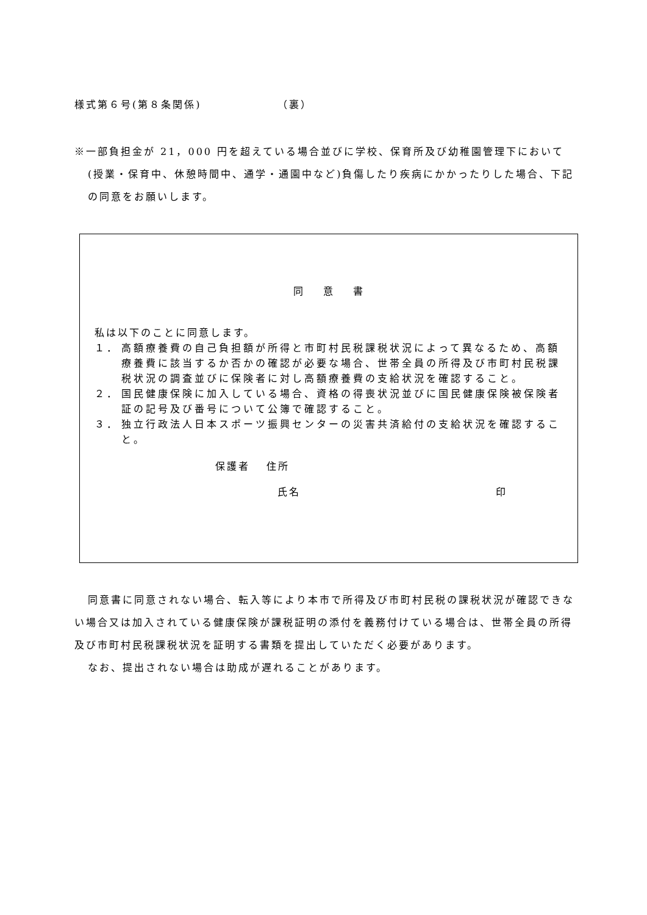様式第６号(第８条関係)　　　　　　　（裏）
※一部負担金が 21，000 円を超えている場合並びに学校、保育所及び幼稚園管理下において(授業・保育中、休憩時間中、通学・通園中など)負傷したり疾病にかかったりした場合、下記の同意をお願いします。
同 意 書
私は以下のことに同意します。
１． 高額療養費の自己負担額が所得と市町村民税課税状況によって異なるため、高額療養費に該当するか否かの確認が必要な場合、世帯全員の所得及び市町村民税課税状況の調査並びに保険者に対し高額療養費の支給状況を確認すること。
２． 国民健康保険に加入している場合、資格の得喪状況並びに国民健康保険被保険者証の記号及び番号について公簿で確認すること。
３． 独立行政法人日本スポーツ振興センターの災害共済給付の支給状況を確認すること。
保護者　 住所
氏名 印
同意書に同意されない場合、転入等により本市で所得及び市町村民税の課税状況が確認できない場合又は加入されている健康保険が課税証明の添付を義務付けている場合は、世帯全員の所得及び市町村民税課税状況を証明する書類を提出していただく必要があります。
なお、提出されない場合は助成が遅れることがあります。